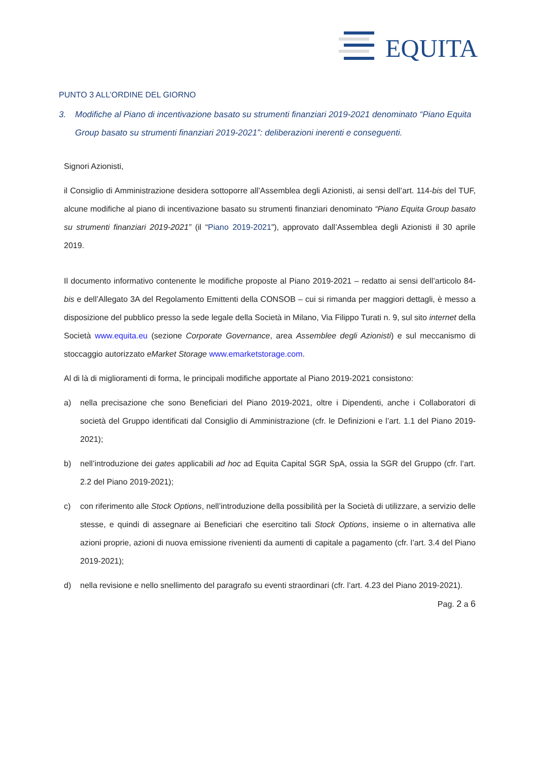EQUITA
PUNTO 3 ALL’ORDINE DEL GIORNO
3. Modifiche al Piano di incentivazione basato su strumenti finanziari 2019-2021 denominato “Piano Equita Group basato su strumenti finanziari 2019-2021”: deliberazioni inerenti e conseguenti.
Signori Azionisti,
il Consiglio di Amministrazione desidera sottoporre all’Assemblea degli Azionisti, ai sensi dell’art. 114-bis del TUF, alcune modifiche al piano di incentivazione basato su strumenti finanziari denominato “Piano Equita Group basato su strumenti finanziari 2019-2021” (il “Piano 2019-2021”), approvato dall’Assemblea degli Azionisti il 30 aprile 2019.
Il documento informativo contenente le modifiche proposte al Piano 2019-2021 – redatto ai sensi dell’articolo 84-bis e dell’Allegato 3A del Regolamento Emittenti della CONSOB – cui si rimanda per maggiori dettagli, è messo a disposizione del pubblico presso la sede legale della Società in Milano, Via Filippo Turati n. 9, sul sito internet della Società www.equita.eu (sezione Corporate Governance, area Assemblee degli Azionisti) e sul meccanismo di stoccaggio autorizzato eMarket Storage www.emarketstorage.com.
Al di là di miglioramenti di forma, le principali modifiche apportate al Piano 2019-2021 consistono:
a) nella precisazione che sono Beneficiari del Piano 2019-2021, oltre i Dipendenti, anche i Collaboratori di società del Gruppo identificati dal Consiglio di Amministrazione (cfr. le Definizioni e l’art. 1.1 del Piano 2019-2021);
b) nell’introduzione dei gates applicabili ad hoc ad Equita Capital SGR SpA, ossia la SGR del Gruppo (cfr. l’art. 2.2 del Piano 2019-2021);
c) con riferimento alle Stock Options, nell’introduzione della possibilità per la Società di utilizzare, a servizio delle stesse, e quindi di assegnare ai Beneficiari che esercitino tali Stock Options, insieme o in alternativa alle azioni proprie, azioni di nuova emissione rivenienti da aumenti di capitale a pagamento (cfr. l’art. 3.4 del Piano 2019-2021);
d) nella revisione e nello snellimento del paragrafo su eventi straordinari (cfr. l’art. 4.23 del Piano 2019-2021).
Pag. 2 a 6